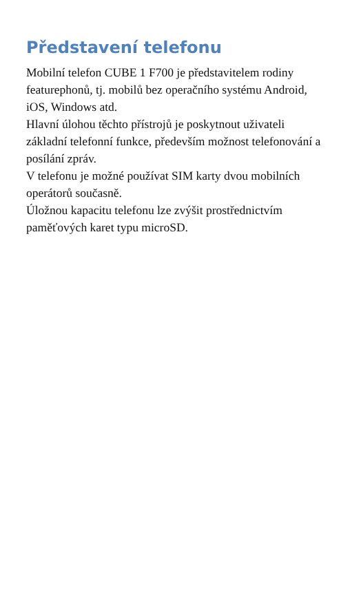Představení telefonu
Mobilní telefon CUBE 1 F700 je představitelem rodiny featurephonů, tj. mobilů bez operačního systému Android, iOS, Windows atd.
Hlavní úlohou těchto přístrojů je poskytnout uživateli základní telefonní funkce, především možnost telefonování a posílání zpráv.
V telefonu je možné používat SIM karty dvou mobilních operátorů současně.
Úložnou kapacitu telefonu lze zvýšit prostřednictvím paměťových karet typu microSD.